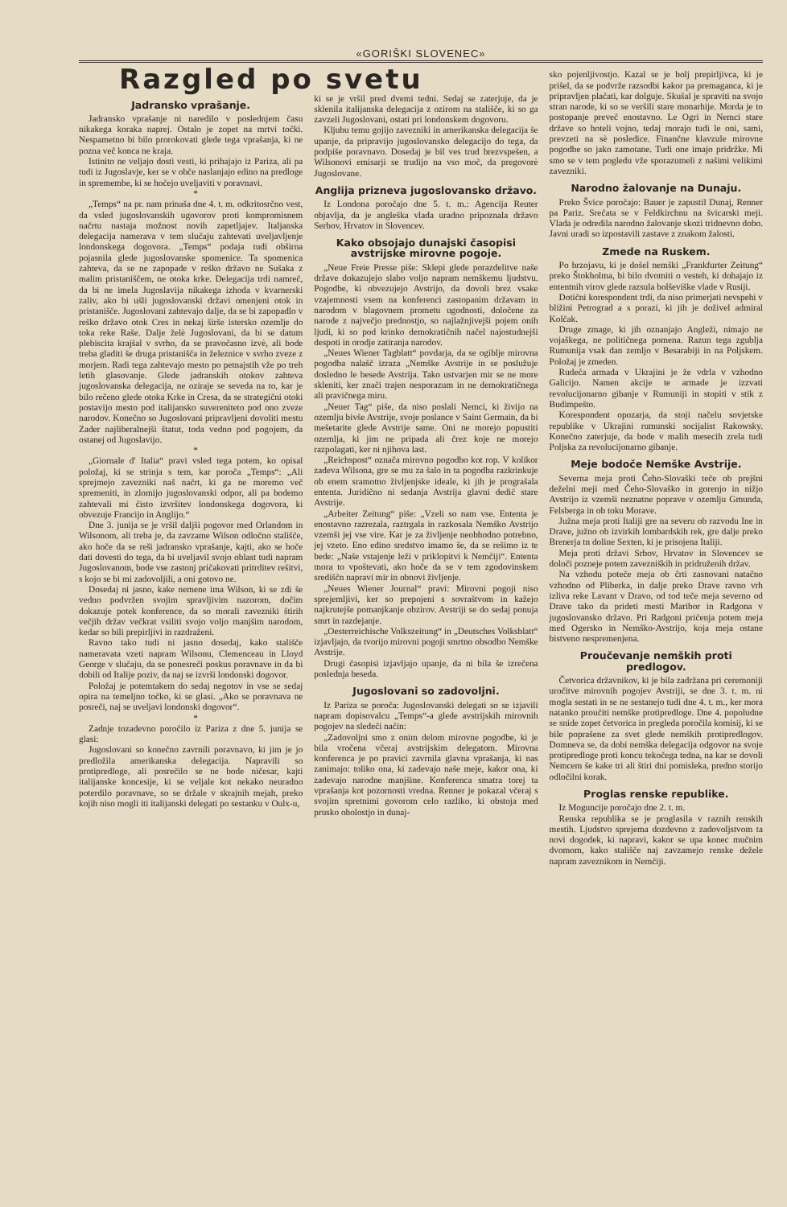«GORIŠKI SLOVENEC»
Razgled po svetu
Jadransko vprašanje.
Jadransko vprašanje ni naredilo v poslednjem času nikakega koraka naprej. Ostalo je zopet na mrtvi točki. Nespametno bi bilo prorokovati glede tega vprašanja, ki ne pozna več konca ne kraja.
Istinito ne veljajo dosti vesti, ki prihajajo iz Pariza, ali pa tudi iz Jugoslavje, ker se v obče naslanjajo edino na predloge in spremembe, ki se hočejo uveljaviti v poravnavi.
*
„Temps“ na pr. nam prinaša dne 4. t. m. odkritosrčno vest, da vsled jugoslovanskih ugovorov proti kompromisnem načrtu nastaja možnost novih zapetljajev. Italjanska delegacija namerava v tem slučaju zahtevati uveljavljenje londonskega dogovora. „Temps“ podaja tudi obširna pojasnila glede jugoslovanske spomenice. Ta spomenica zahteva, da se ne zapopade v reško državo ne Sušaka z malim pristaniščem, ne otoka krke. Delegacija trdi namreč, da bi ne imela Jugoslavija nikakega izhoda v kvarnerski zaliv, ako bi ušli jugoslovanski državi omenjeni otok in pristanišče. Jugoslovani zahtevajo dalje, da se bi zapopadlo v reško državo otok Cres in nekaj širše istersko ozemlje do toka reke Raše. Dalje želè Jugoslovani, da bi se datum plebiscita krajšal v svrho, da se pravočasno izvè, ali bode treba gladiti še druga pristanišča in železnice v svrho zveze z morjem. Radi tega zahtevajo mesto po petnajstih vže po treh letih glasovanje. Glede jadranskih otokov zahteva jugoslovanska delegacija, ne oziraje se seveda na to, kar je bilo rečeno glede otoka Krke in Cresa, da se strategični otoki postavijo mesto pod italijansko suvereniteto pod ono zveze narodov. Konečno so Jugoslovani pripravljeni dovoliti mestu Zader najliberalnejši štatut, toda vedno pod pogojem, da ostanej od Jugoslavijo.
*
„Giornale d' Italia“ pravi vsled tega potem, ko opisal položaj, ki se strinja s tem, kar poroča „Temps“: „Ali sprejmejo zavezniki naš načrt, ki ga ne moremo več spremeniti, in zlomijo jugoslovanski odpor, ali pa bodemo zahtevali mi čisto izvršitev londonskega dogovora, ki obvezuje Francijo in Anglijo.“
Dne 3. junija se je vršil daljši pogovor med Orlandom in Wilsonom, ali treba je, da zavzame Wilson odločno stališče, ako hoče da se reši jadransko vprašanje, kajti, ako se hoče dati dovesti do tega, da bi uveljavil svojo oblast tudi napram Jugoslovanom, bode vse zastonj pričakovati pritrditev rešitvi, s kojo se bi mi zadovoljili, a oni gotovo ne.
Dosedaj ni jasno, kake nemene ima Wilson, ki se zdi še vedno podvržen svojim spravljivim nazorom, dočim dokazuje potek konference, da so morali zavezniki štirih večjih držav večkrat vsiliti svojo voljo manjšim narodom, kedar so bili prepirljivi in razdraženi.
Ravno tako tudi ni jasno dosedaj, kako stališče nameravata vzeti napram Wilsonu, Clemenceau in Lloyd George v slučaju, da se ponesreči poskus poravnave in da bi dobili od Italije poziv, da naj se izvrši londonski dogovor.
Položaj je potemtakem do sedaj negotov in vse se sedaj opira na temeljno točko, ki se glasi. „Ako se poravnava ne posreči, naj se uveljavi londonski dogovor“.
*
Zadnje tozadevno poročilo iz Pariza z dne 5. junija se glasi:
Jugoslovani so konečno zavrnili poravnavo, ki jim je jo predložila amerikanska delegacija. Napravili so protipredloge, ali posrečilo se ne bode ničesar, kajti italijanske koncesije, ki se veljale kot nekako neuradno poterdilo poravnave, so se držale v skrajnih mejah, preko kojih niso mogli iti italijanski delegati po sestanku v Oulx-u,
ki se je vršil pred dvemi tedni. Sedaj se zaterjuje, da je sklenila italijanska delegacija z ozirom na stališče, ki so ga zavzeli Jugoslovani, ostati pri londonskem dogovoru.
Kljubu temu gojijo zavezniki in amerikanska delegacija še upanje, da pripravijo jugoslovansko delegacijo do tega, da podpiše poravnavo. Dosedaj je bil ves trud brezvspešen, a Wilsonovi emisarji se trudijo na vso moč, da pregovorè Jugoslovane.
Anglija prizneva jugoslovansko državo.
Iz Londona poročajo dne 5. t. m.: Agencija Reuter objavlja, da je angleška vlada uradno pripoznala državo Serbov, Hrvatov in Slovencev.
Kako obsojajo dunajski časopisi avstrijske mirovne pogoje.
„Neue Freie Presse piše: Sklepi glede porazdelitve naše države dokazujejo slabo voljo napram nemškemu ljudstvu. Pogodbe, ki obvezujejo Avstrijo, da dovoli brez vsake vzajemnosti vsem na konferenci zastopanim državam in narodom v blagovnem prometu ugodnosti, določene za narode z največjo prednostjo, so najlažnjivejši pojem onih ljudi, ki so pod krinko demokratičnih načel najostudnejši despoti in orodje zatiranja narodov.
„Neues Wiener Tagblatt“ povdarja, da se ogiblje mirovna pogodba nalašč izraza „Nemške Avstrije in se poslužuje dosledno le besede Avstrija. Tako ustvarjen mir se ne more skleniti, ker znači trajen nesporazum in ne demokratičnega ali pravičnega miru.
„Neuer Tag“ piše, da niso poslali Nemci, ki živijo na ozemlju bivše Avstrije, svoje poslance v Saint Germain, da bi mešetarite glede Avstrije same. Oni ne morejo popustiti ozemlja, ki jim ne pripada ali črez koje ne morejo razpolagati, ker ni njihova last.
„Reichspost“ označa mirovno pogodbo kot rop. V kolikor zadeva Wilsona, gre se mu za šalo in ta pogodba razkrinkuje ob enem sramotno življenjske ideale, ki jih je prograšala ententa. Juridično ni sedanja Avstrija glavni dedič stare Avstrije.
„Arbeiter Zeitung“ piše: „Vzeli so nam vse. Ententa je enostavno razrezala, raztrgala in razkosala Nemško Avstrijo vzemši jej vse vire. Kar je za življenje neobhodno potrebno, jej vzeto. Eno edino sredstvo imamo še, da se rešimo iz te bede: „Naše vstajenje leži v priklopitvi k Nemčiji“. Ententa mora to vpoštevati, ako hoče da se v tem zgodovinskem središčn napravi mir in obnovi življenje.
„Neues Wiener Journal“ pravi: Mirovni pogoji niso sprejemljivi, ker so prepojeni s sovraštvom in kažejo najkrutejše pomanjkanje obzirov. Avstriji se do sedaj ponuja smrt in razdejanje.
„Oesterreichische Volkszeitung“ in „Deutsches Volksblatt“ izjavljajo, da tvorijo mirovni pogoji smrtno obsodbo Nemške Avstrije.
Drugi časopisi izjavljajo upanje, da ni bila še izrečena poslednja beseda.
Jugoslovani so zadovoljni.
Iz Pariza se poroča: Jugoslovanski delegati so se izjavili napram dopisovalcu „Temps“-a glede avstrijskih mirovnih pogojev na sledeči način:
„Zadovoljni smo z onim delom mirovne pogodbe, ki je bila vročena včeraj avstrijskim delegatom. Mirovna konferenca je po pravici zavrnila glavna vprašanja, ki nas zanimajo: toliko ona, ki zadevajo naše meje, kakor ona, ki zadevajo narodne manjšine. Konferenca smatra torej ta vprašanja kot pozornosti vredna. Renner je pokazal včeraj s svojim spretnimi govorom celo razliko, ki obstoja med prusko oholostjo in dunaj-
sko pojenljivostjo. Kazal se je bolj prepirljivca, ki je prišel, da se podvrže razsodbi kakor pa premaganca, ki je pripravljen plačati, kar dolguje. Skušal je spraviti na svojo stran narode, ki so se veršili stare monarhije. Morda je to postopanje preveč enostavno. Le Ogri in Nemci stare države so hoteli vojno, tedaj morajo tudi le oni, sami, prevzeti na sè posledice. Finančne klavzule mirovne pogodbe so jako zamotane. Tudi one imajo pridržke. Mi smo se v tem pogledu vže sporazumeli z našimi velikimi zavezniki.
Narodno žalovanje na Dunaju.
Preko Švice poročajo: Bauer je zapustil Dunaj, Renner pa Pariz. Srečata se v Feldkirchnu na švicarski meji. Vlada je odredila narodno žalovanje skozi tridnevno dobo. Javni uradi so izpostavili zastave z znakom žalosti.
Zmede na Ruskem.
Po brzojavu, ki je došel nemški „Frankfurter Zeitung“ preko Štokholma, bi bilo dvomiti o vesteh, ki dohajajo iz ententnih virov glede razsula bolševiške vlade v Rusiji.
Dotični korespondent trdi, da niso primerjati nevspehi v bližini Petrograd a s porazi, ki jih je doživel admiral Kolčak.
Druge zmage, ki jih oznanjajo Angleži, nimajo ne vojaškega, ne političnega pomena. Razun tega zgublja Rumunija vsak dan zemljo v Besarabiji in na Poljskem. Položaj je zmeden.
Rudeča armada v Ukrajini je že vdrla v vzhodno Galicijo. Namen akcije te armade je izzvati revolucijonarno gibanje v Rumuniji in stopiti v stik z Budimpešto.
Korespondent opozarja, da stoji načelu sovjetske republike v Ukrajini rumunski socijalist Rakowsky. Konečno zaterjuje, da bode v malih mesecih zrela tudi Poljska za revolucijonarno gibanje.
Meje bodoče Nemške Avstrije.
Severna meja proti Čeho-Slovaški teče ob prejšni deželni meji med Čeho-Slovaško in gorenjo in nižjo Avstrijo iz vzemši neznatne poprave v ozemlju Gmunda, Felsberga in ob toku Morave.
Južna meja proti Italiji gre na severu ob razvodu Ine in Drave, južno ob izvirkih lombardskih rek, gre dalje preko Brenerja tn doline Sexten, ki je prisojena Italiji.
Meja proti državi Srbov, Hrvatov in Slovencev se določi pozneje potem zavezniških in pridruženih držav.
Na vzhodu poteče meja ob črti zasnovani natačno vzhodno od Pliberka, in dalje preko Drave ravno vrh izliva reke Lavant v Dravo, od tod teče meja severno od Drave tako da prideti mesti Maribor in Radgona v jugoslovansko državo. Pri Radgoni pričenja potem meja med Ogersko in Nemško-Avstrijo, koja meja ostane bistveno nespremenjena.
Proučevanje nemških proti predlogov.
Četvorica državnikov, ki je bila zadržana pri ceremoniji uročitve mirovnih pogojev Avstriji, se dne 3. t. m. ni mogla sestati in se ne sestanejo tudi dne 4. t. m., ker mora natanko proučiti nemške protipredloge. Dne 4. popoludne se snide zopet četvorica in pregleda poročila komisij, ki se bile poprašene za svet glede nemških protipredlogov. Domneva se, da dobi nemška delegacija odgovor na svoje protipredloge proti koncu tekočega tedna, na kar se dovoli Nemcem še kake tri ali štiri dni pomisleka, predno storijo odločilni korak.
Proglas renske republike.
Iz Moguncije poročajo dne 2. t. m.
Renska republika se je proglasila v raznih renskih mestih. Ljudstvo sprejema dozdevno z zadovoljstvom ta novi dogodek, ki napravi, kakor se upa konec mučnim dvomom, kako stališče naj zavzamejo renske dežele napram zaveznikom in Nemčiji.